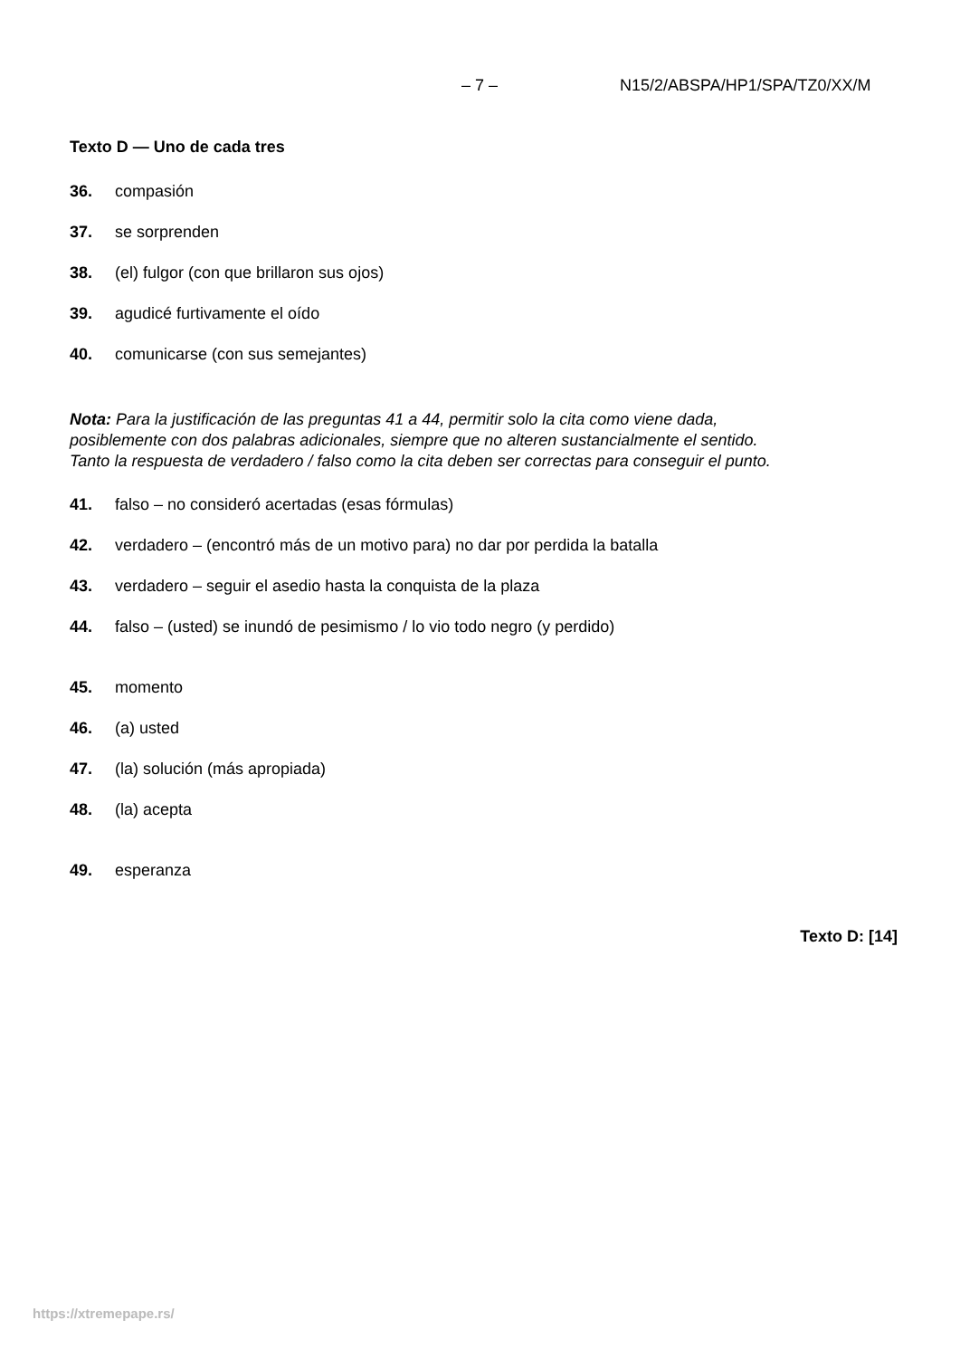– 7 – N15/2/ABSPA/HP1/SPA/TZ0/XX/M
Texto D — Uno de cada tres
36. compasión
37. se sorprenden
38. (el) fulgor (con que brillaron sus ojos)
39. agudicé furtivamente el oído
40. comunicarse (con sus semejantes)
Nota: Para la justificación de las preguntas 41 a 44, permitir solo la cita como viene dada, posiblemente con dos palabras adicionales, siempre que no alteren sustancialmente el sentido. Tanto la respuesta de verdadero / falso como la cita deben ser correctas para conseguir el punto.
41. falso – no consideró acertadas (esas fórmulas)
42. verdadero – (encontró más de un motivo para) no dar por perdida la batalla
43. verdadero – seguir el asedio hasta la conquista de la plaza
44. falso – (usted) se inundó de pesimismo / lo vio todo negro (y perdido)
45. momento
46. (a) usted
47. (la) solución (más apropiada)
48. (la) acepta
49. esperanza
Texto D: [14]
https://xtremepape.rs/